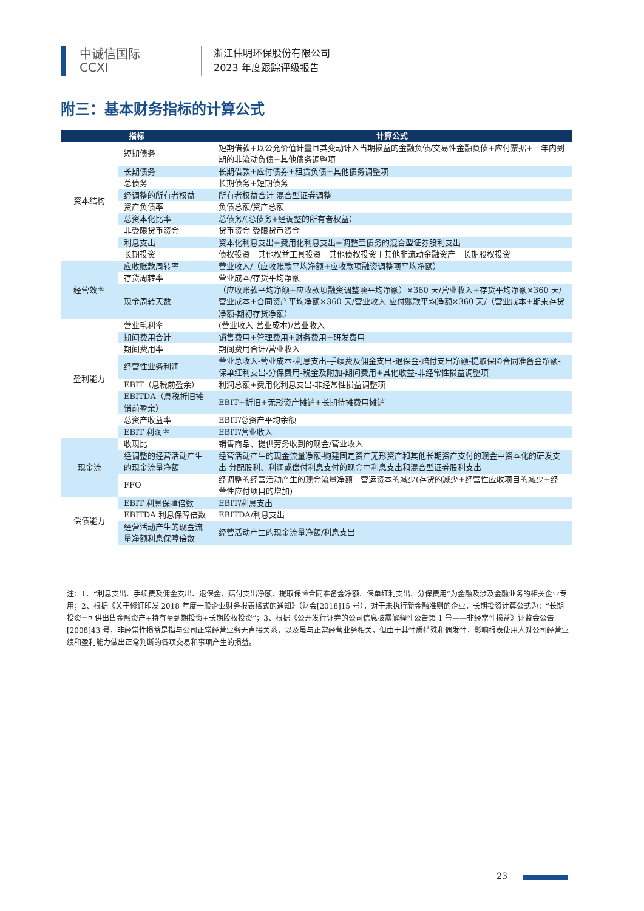中诚信国际
CCXI
浙江伟明环保股份有限公司
2023 年度跟踪评级报告
附三：基本财务指标的计算公式
| 指标 | | 计算公式 |
| --- | --- | --- |
| 资本结构 | 短期债务 | 短期借款+以公允价值计量且其变动计入当期损益的金融负债/交易性金融负债+应付票据+一年内到期的非流动负债+其他债务调整项 |
| | 长期债务 | 长期借款+应付债券+租赁负债+其他债务调整项 |
| | 总债务 | 长期债务+短期债务 |
| | 经调整的所有者权益 | 所有者权益合计-混合型证券调整 |
| | 资产负债率 | 负债总额/资产总额 |
| | 总资本化比率 | 总债务/(总债务+经调整的所有者权益） |
| | 非受限货币资金 | 货币资金-受限货币资金 |
| | 利息支出 | 资本化利息支出+费用化利息支出+调整至债务的混合型证券股利支出 |
| | 长期投资 | 债权投资＋其他权益工具投资＋其他债权投资＋其他非流动金融资产＋长期股权投资 |
| 经营效率 | 应收账款周转率 | 营业收入/（应收账款平均净额+应收款项融资调整项平均净额） |
| | 存货周转率 | 营业成本/存货平均净额 |
| | 现金周转天数 | （应收账款平均净额+应收款项融资调整项平均净额）×360 天/营业收入+存货平均净额×360 天/营业成本+合同资产平均净额×360 天/营业收入-应付账款平均净额×360 天/（营业成本+期末存货净额-期初存货净额） |
| 盈利能力 | 营业毛利率 | (营业收入-营业成本)/营业收入 |
| | 期间费用合计 | 销售费用+管理费用+财务费用+研发费用 |
| | 期间费用率 | 期间费用合计/营业收入 |
| | 经营性业务利润 | 营业总收入-营业成本-利息支出-手续费及佣金支出-退保金-赔付支出净额-提取保险合同准备金净额-保单红利支出-分保费用-税金及附加-期间费用+其他收益-非经常性损益调整项 |
| | EBIT（息税前盈余） | 利润总额+费用化利息支出-非经常性损益调整项 |
| | EBITDA（息税折旧摊销前盈余） | EBIT+折旧+无形资产摊销+长期待摊费用摊销 |
| | 总资产收益率 | EBIT/总资产平均余额 |
| | EBIT 利润率 | EBIT/营业收入 |
| 现金流 | 收现比 | 销售商品、提供劳务收到的现金/营业收入 |
| | 经调整的经营活动产生的现金流量净额 | 经营活动产生的现金流量净额-购建固定资产无形资产和其他长期资产支付的现金中资本化的研发支出-分配股利、利润或偿付利息支付的现金中利息支出和混合型证券股利支出 |
| | FFO | 经调整的经营活动产生的现金流量净额—营运资本的减少(存货的减少+经营性应收项目的减少+经营性应付项目的增加) |
| 偿债能力 | EBIT 利息保障倍数 | EBIT/利息支出 |
| | EBITDA 利息保障倍数 | EBITDA/利息支出 |
| | 经营活动产生的现金流量净额利息保障倍数 | 经营活动产生的现金流量净额/利息支出 |
注：1、“利息支出、手续费及佣金支出、退保金、赔付支出净额、提取保险合同准备金净额、保单红利支出、分保费用”为金融及涉及金融业务的相关企业专用；2、根据《关于修订印发 2018 年度一般企业财务报表格式的通知》（财会[2018]15 号），对于未执行新金融准则的企业，长期投资计算公式为：“长期投资=可供出售金融资产+持有至到期投资+长期股权投资”；3、根据《公开发行证券的公司信息披露解释性公告第 1 号——非经常性损益》证监会公告[2008]43 号，非经常性损益是指与公司正常经营业务无直接关系，以及虽与正常经营业务相关，但由于其性质特殊和偶发性，影响报表使用人对公司经营业绩和盈利能力做出正常判断的各项交易和事项产生的损益。
23